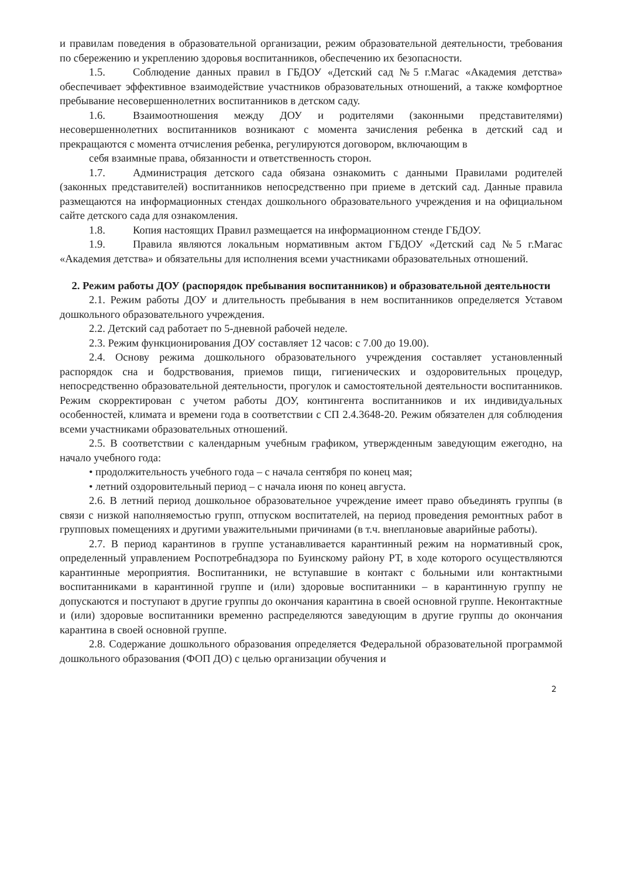и правилам поведения в образовательной организации, режим образовательной деятельности, требования по сбережению и укреплению здоровья воспитанников, обеспечению их безопасности.
1.5. Соблюдение данных правил в ГБДОУ «Детский сад №5 г.Магас «Академия детства» обеспечивает эффективное взаимодействие участников образовательных отношений, а также комфортное пребывание несовершеннолетних воспитанников в детском саду.
1.6. Взаимоотношения между ДОУ и родителями (законными представителями) несовершеннолетних воспитанников возникают с момента зачисления ребенка в детский сад и прекращаются с момента отчисления ребенка, регулируются договором, включающим в
себя взаимные права, обязанности и ответственность сторон.
1.7. Администрация детского сада обязана ознакомить с данными Правилами родителей (законных представителей) воспитанников непосредственно при приеме в детский сад. Данные правила размещаются на информационных стендах дошкольного образовательного учреждения и на официальном сайте детского сада для ознакомления.
1.8. Копия настоящих Правил размещается на информационном стенде ГБДОУ.
1.9. Правила являются локальным нормативным актом ГБДОУ «Детский сад №5 г.Магас «Академия детства» и обязательны для исполнения всеми участниками образовательных отношений.
2. Режим работы ДОУ (распорядок пребывания воспитанников) и образовательной деятельности
2.1. Режим работы ДОУ и длительность пребывания в нем воспитанников определяется Уставом дошкольного образовательного учреждения.
2.2. Детский сад работает по 5-дневной рабочей неделе.
2.3. Режим функционирования ДОУ составляет 12 часов: с 7.00 до 19.00).
2.4. Основу режима дошкольного образовательного учреждения составляет установленный распорядок сна и бодрствования, приемов пищи, гигиенических и оздоровительных процедур, непосредственно образовательной деятельности, прогулок и самостоятельной деятельности воспитанников. Режим скорректирован с учетом работы ДОУ, контингента воспитанников и их индивидуальных особенностей, климата и времени года в соответствии с СП 2.4.3648-20. Режим обязателен для соблюдения всеми участниками образовательных отношений.
2.5. В соответствии с календарным учебным графиком, утвержденным заведующим ежегодно, на начало учебного года:
• продолжительность учебного года – с начала сентября по конец мая;
• летний оздоровительный период – с начала июня по конец августа.
2.6. В летний период дошкольное образовательное учреждение имеет право объединять группы (в связи с низкой наполняемостью групп, отпуском воспитателей, на период проведения ремонтных работ в групповых помещениях и другими уважительными причинами (в т.ч. внеплановые аварийные работы).
2.7. В период карантинов в группе устанавливается карантинный режим на нормативный срок, определенный управлением Роспотребнадзора по Буинскому району РТ, в ходе которого осуществляются карантинные мероприятия. Воспитанники, не вступавшие в контакт с больными или контактными воспитанниками в карантинной группе и (или) здоровые воспитанники – в карантинную группу не допускаются и поступают в другие группы до окончания карантина в своей основной группе. Неконтактные и (или) здоровые воспитанники временно распределяются заведующим в другие группы до окончания карантина в своей основной группе.
2.8. Содержание дошкольного образования определяется Федеральной образовательной программой дошкольного образования (ФОП ДО) с целью организации обучения и
2